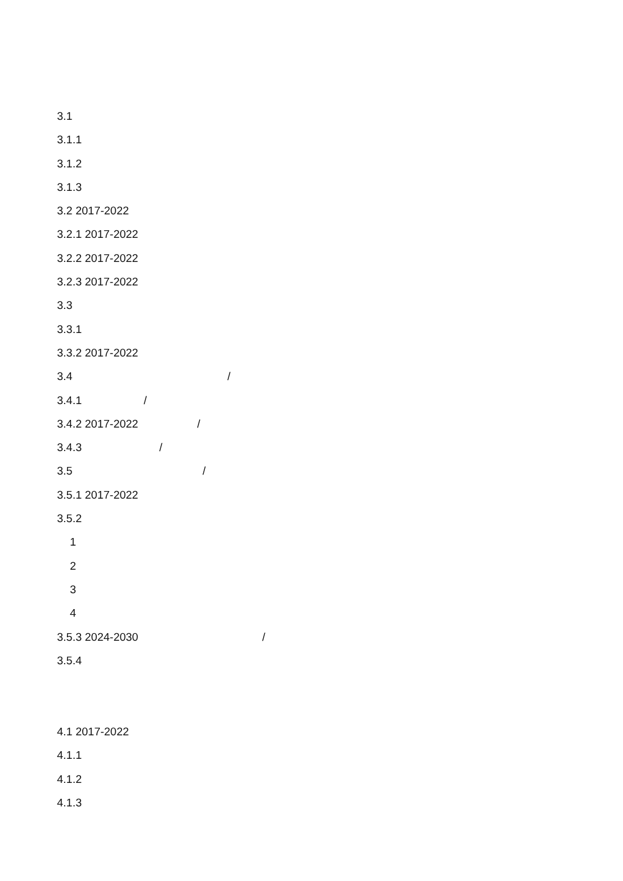3.1
3.1.1
3.1.2
3.1.3
3.2 2017-2022
3.2.1 2017-2022
3.2.2 2017-2022
3.2.3 2017-2022
3.3
3.3.1
3.3.2 2017-2022
3.4 /
3.4.1 /
3.4.2 2017-2022 /
3.4.3 /
3.5 /
3.5.1 2017-2022
3.5.2
1
2
3
4
3.5.3 2024-2030 /
3.5.4
4.1 2017-2022
4.1.1
4.1.2
4.1.3